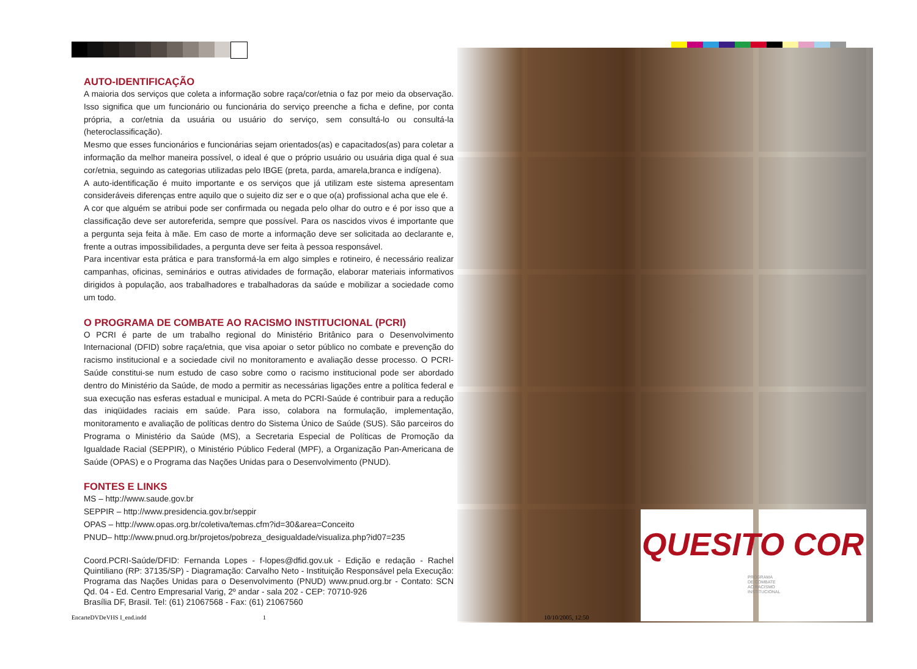AUTO-IDENTIFICAÇÃO
A maioria dos serviços que coleta a informação sobre raça/cor/etnia o faz por meio da observação. Isso significa que um funcionário ou funcionária do serviço preenche a ficha e define, por conta própria, a cor/etnia da usuária ou usuário do serviço, sem consultá-lo ou consultá-la (heteroclassificação).
Mesmo que esses funcionários e funcionárias sejam orientados(as) e capacitados(as) para coletar a informação da melhor maneira possível, o ideal é que o próprio usuário ou usuária diga qual é sua cor/etnia, seguindo as categorias utilizadas pelo IBGE (preta, parda, amarela,branca e indígena).
A auto-identificação é muito importante e os serviços que já utilizam este sistema apresentam consideráveis diferenças entre aquilo que o sujeito diz ser e o que o(a) profissional acha que ele é.
A cor que alguém se atribui pode ser confirmada ou negada pelo olhar do outro e é por isso que a classificação deve ser autoreferida, sempre que possível. Para os nascidos vivos é importante que a pergunta seja feita à mãe. Em caso de morte a informação deve ser solicitada ao declarante e, frente a outras impossibilidades, a pergunta deve ser feita à pessoa responsável.
Para incentivar esta prática e para transformá-la em algo simples e rotineiro, é necessário realizar campanhas, oficinas, seminários e outras atividades de formação, elaborar materiais informativos dirigidos à população, aos trabalhadores e trabalhadoras da saúde e mobilizar a sociedade como um todo.
O PROGRAMA DE COMBATE AO RACISMO INSTITUCIONAL (PCRI)
O PCRI é parte de um trabalho regional do Ministério Britânico para o Desenvolvimento Internacional (DFID) sobre raça/etnia, que visa apoiar o setor público no combate e prevenção do racismo institucional e a sociedade civil no monitoramento e avaliação desse processo. O PCRI-Saúde constitui-se num estudo de caso sobre como o racismo institucional pode ser abordado dentro do Ministério da Saúde, de modo a permitir as necessárias ligações entre a política federal e sua execução nas esferas estadual e municipal. A meta do PCRI-Saúde é contribuir para a redução das iniqüidades raciais em saúde. Para isso, colabora na formulação, implementação, monitoramento e avaliação de políticas dentro do Sistema Único de Saúde (SUS). São parceiros do Programa o Ministério da Saúde (MS), a Secretaria Especial de Políticas de Promoção da Igualdade Racial (SEPPIR), o Ministério Público Federal (MPF), a Organização Pan-Americana de Saúde (OPAS) e o Programa das Nações Unidas para o Desenvolvimento (PNUD).
FONTES E LINKS
MS – http://www.saude.gov.br
SEPPIR – http://www.presidencia.gov.br/seppir
OPAS – http://www.opas.org.br/coletiva/temas.cfm?id=30&area=Conceito
PNUD– http://www.pnud.org.br/projetos/pobreza_desigualdade/visualiza.php?id07=235
Coord.PCRI-Saúde/DFID: Fernanda Lopes - f-lopes@dfid.gov.uk - Edição e redação - Rachel Quintiliano (RP: 37135/SP) - Diagramação: Carvalho Neto - Instituição Responsável pela Execução: Programa das Nações Unidas para o Desenvolvimento (PNUD) www.pnud.org.br - Contato: SCN Qd. 04 - Ed. Centro Empresarial Varig, 2º andar - sala 202 - CEP: 70710-926
Brasília DF, Brasil. Tel: (61) 21067568 - Fax: (61) 21067560
QUESITO COR
PROGRAMA
DE COMBATE
AO RACISMO
INSTITUCIONAL
EncarteDVDeVHS I_end.indd 1 10/10/2005, 12:50